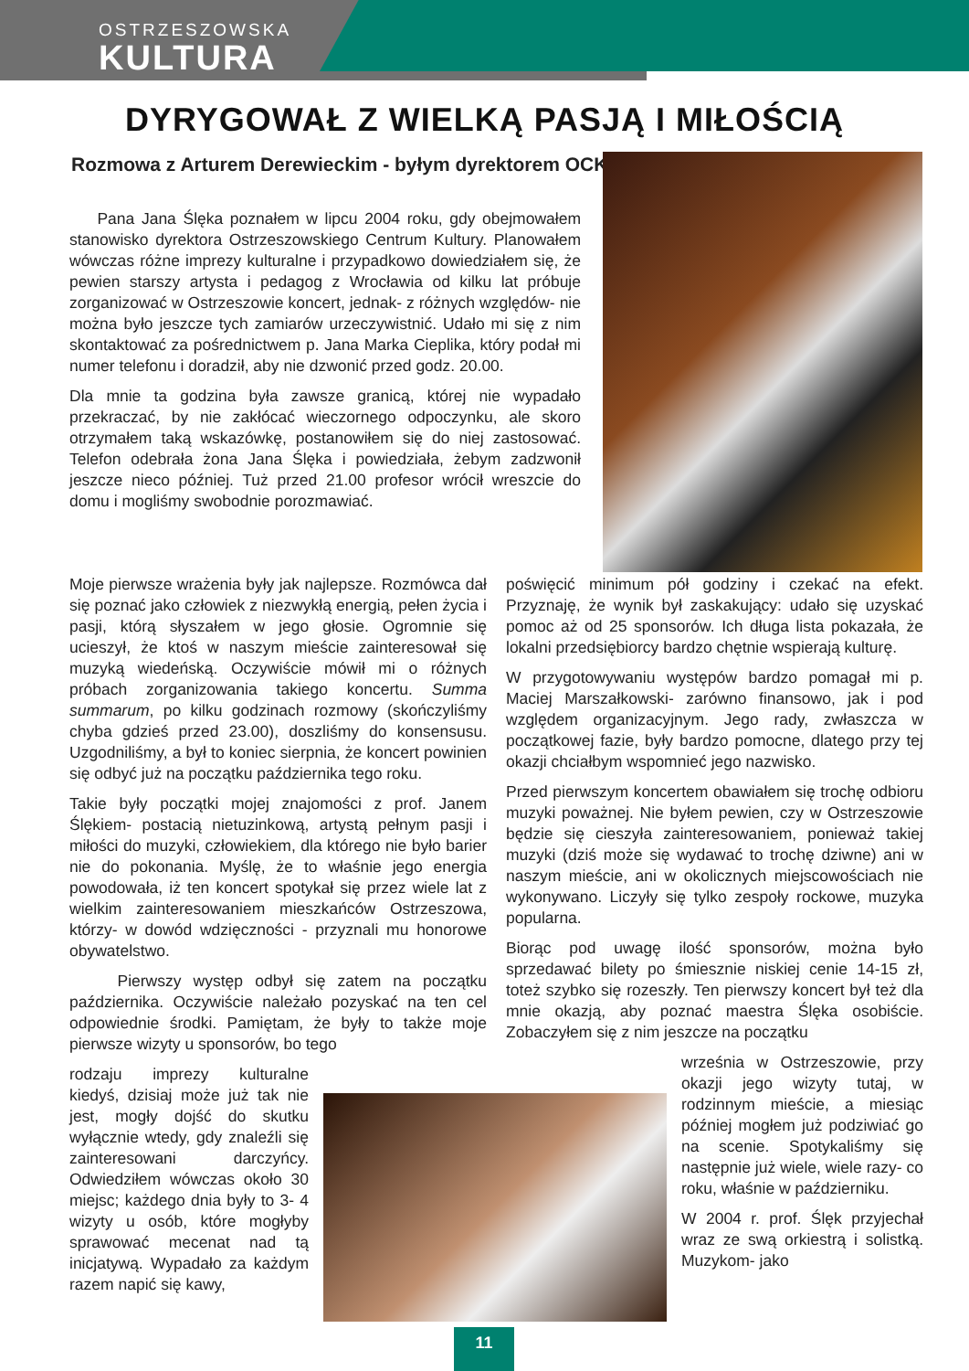OSTRZESZOWSKA
KULTURA
DYRYGOWAŁ Z WIELKĄ PASJĄ I MIŁOŚCIĄ
Rozmowa z Arturem Derewieckim - byłym dyrektorem OCK
Pana Jana Ślęka poznałem w lipcu 2004 roku, gdy obejmowałem stanowisko dyrektora Ostrzeszowskiego Centrum Kultury. Planowałem wówczas różne imprezy kulturalne i przypadkowo dowiedziałem się, że pewien starszy artysta i pedagog z Wrocławia od kilku lat próbuje zorganizować w Ostrzeszowie koncert, jednak- z różnych względów- nie można było jeszcze tych zamiarów urzeczywistnić. Udało mi się z nim skontaktować za pośrednictwem p. Jana Marka Cieplika, który podał mi numer telefonu i doradził, aby nie dzwonić przed godz. 20.00.
Dla mnie ta godzina była zawsze granicą, której nie wypadało przekraczać, by nie zakłócać wieczornego odpoczynku, ale skoro otrzymałem taką wskazówkę, postanowiłem się do niej zastosować. Telefon odebrała żona Jana Ślęka i powiedziała, żebym zadzwonił jeszcze nieco później. Tuż przed 21.00 profesor wrócił wreszcie do domu i mogliśmy swobodnie porozmawiać.
Moje pierwsze wrażenia były jak najlepsze. Rozmówca dał się poznać jako człowiek z niezwykłą energią, pełen życia i pasji, którą słyszałem w jego głosie. Ogromnie się ucieszył, że ktoś w naszym mieście zainteresował się muzyką wiedeńską. Oczywiście mówił mi o różnych próbach zorganizowania takiego koncertu. Summa summarum, po kilku godzinach rozmowy (skończyliśmy chyba gdzieś przed 23.00), doszliśmy do konsensusu. Uzgodniliśmy, a był to koniec sierpnia, że koncert powinien się odbyć już na początku października tego roku.
Takie były początki mojej znajomości z prof. Janem Ślękiem- postacią nietuzinkową, artystą pełnym pasji i miłości do muzyki, człowiekiem, dla którego nie było barier nie do pokonania. Myślę, że to właśnie jego energia powodowała, iż ten koncert spotykał się przez wiele lat z wielkim zainteresowaniem mieszkańców Ostrzeszowa, którzy- w dowód wdzięczności - przyznali mu honorowe obywatelstwo.
Pierwszy występ odbył się zatem na początku października. Oczywiście należało pozyskać na ten cel odpowiednie środki. Pamiętam, że były to także moje pierwsze wizyty u sponsorów, bo tego
rodzaju imprezy kulturalne kiedyś, dzisiaj może już tak nie jest, mogły dojść do skutku wyłącznie wtedy, gdy znaleźli się zainteresowani darczyńcy. Odwiedziłem wówczas około 30 miejsc; każdego dnia były to 3- 4 wizyty u osób, które mogłyby sprawować mecenat nad tą inicjatywą. Wypadało za każdym razem napić się kawy,
poświęcić minimum pół godziny i czekać na efekt. Przyznaję, że wynik był zaskakujący: udało się uzyskać pomoc aż od 25 sponsorów. Ich długa lista pokazała, że lokalni przedsiębiorcy bardzo chętnie wspierają kulturę.
W przygotowywaniu występów bardzo pomagał mi p. Maciej Marszałkowski- zarówno finansowo, jak i pod względem organizacyjnym. Jego rady, zwłaszcza w początkowej fazie, były bardzo pomocne, dlatego przy tej okazji chciałbym wspomnieć jego nazwisko.
Przed pierwszym koncertem obawiałem się trochę odbioru muzyki poważnej. Nie byłem pewien, czy w Ostrzeszowie będzie się cieszyła zainteresowaniem, ponieważ takiej muzyki (dziś może się wydawać to trochę dziwne) ani w naszym mieście, ani w okolicznych miejscowościach nie wykonywano. Liczyły się tylko zespoły rockowe, muzyka popularna.
Biorąc pod uwagę ilość sponsorów, można było sprzedawać bilety po śmiesznie niskiej cenie 14-15 zł, toteż szybko się rozeszły. Ten pierwszy koncert był też dla mnie okazją, aby poznać maestra Ślęka osobiście. Zobaczyłem się z nim jeszcze na początku
września w Ostrzeszowie, przy okazji jego wizyty tutaj, w rodzinnym mieście, a miesiąc później mogłem już podziwiać go na scenie. Spotykaliśmy się następnie już wiele, wiele razy- co roku, właśnie w październiku.
W 2004 r. prof. Ślęk przyjechał wraz ze swą orkiestrą i solistką. Muzykom- jako
11